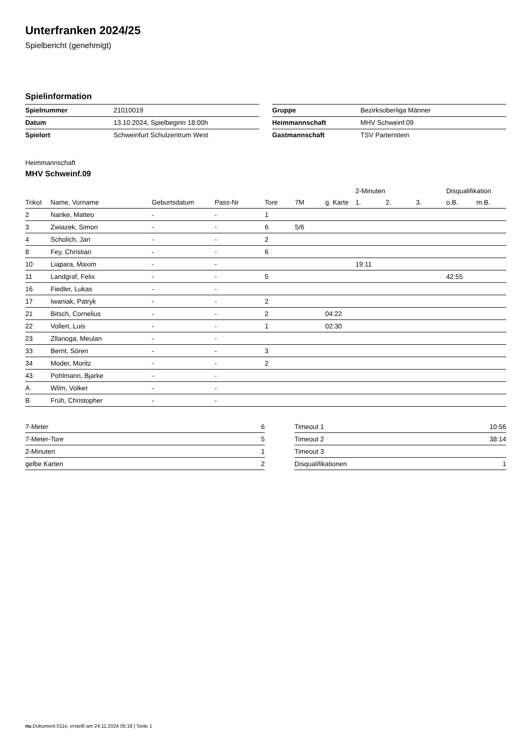Unterfranken 2024/25
Spielbericht (genehmigt)
Spielinformation
| Spielnummer | 21010019 |
| Datum | 13.10.2024, Spielbeginn 18:00h |
| Spielort | Schweinfurt Schulzentrum West |
| Gruppe | Bezirksoberliga Männer |
| Heimmannschaft | MHV Schweinf.09 |
| Gastmannschaft | TSV Partenstein |
Heimmannschaft
MHV Schweinf.09
| | | | | | | | 2-Minuten | | | Disqualifikation | |
| --- | --- | --- | --- | --- | --- | --- | --- | --- | --- | --- | --- |
| Trikot | Name, Vorname | Geburtsdatum | Pass-Nr | Tore | 7M | g. Karte | 1. | 2. | 3. | o.B. | m.B. |
| 2 | Nanke, Matteo | - | - | 1 | | | | | | | |
| 3 | Zwiazek, Simon | - | - | 6 | 5/6 | | | | | | |
| 4 | Scholich, Jan | - | - | 2 | | | | | | | |
| 8 | Fey, Christian | - | - | 6 | | | | | | | |
| 10 | Liapara, Maxim | - | - | | | | 19:11 | | | | |
| 11 | Landgraf, Felix | - | - | 5 | | | | | | 42:55 | |
| 16 | Fiedler, Lukas | - | - | | | | | | | | |
| 17 | Iwaniak, Patryk | - | - | 2 | | | | | | | |
| 21 | Bitsch, Cornelius | - | - | 2 | | 04:22 | | | | | |
| 22 | Vollert, Luis | - | - | 1 | | 02:30 | | | | | |
| 23 | Zllanoga, Meulan | - | - | | | | | | | | |
| 33 | Bernt, Sören | - | - | 3 | | | | | | | |
| 34 | Moder, Moritz | - | - | 2 | | | | | | | |
| 43 | Pohlmann, Bjarke | - | - | | | | | | | | |
| A | Wilm, Volker | - | - | | | | | | | | |
| B | Früh, Christopher | - | - | | | | | | | | |
| 7-Meter | 6 |
| 7-Meter-Tore | 5 |
| 2-Minuten | 1 |
| gelbe Karten | 2 |
| Timeout 1 | 10:56 |
| Timeout 2 | 38:14 |
| Timeout 3 | |
| Disqualifikationen | 1 |
nu.Dokument 011e, erstellt am 24.11.2024 05:18 | Seite 1